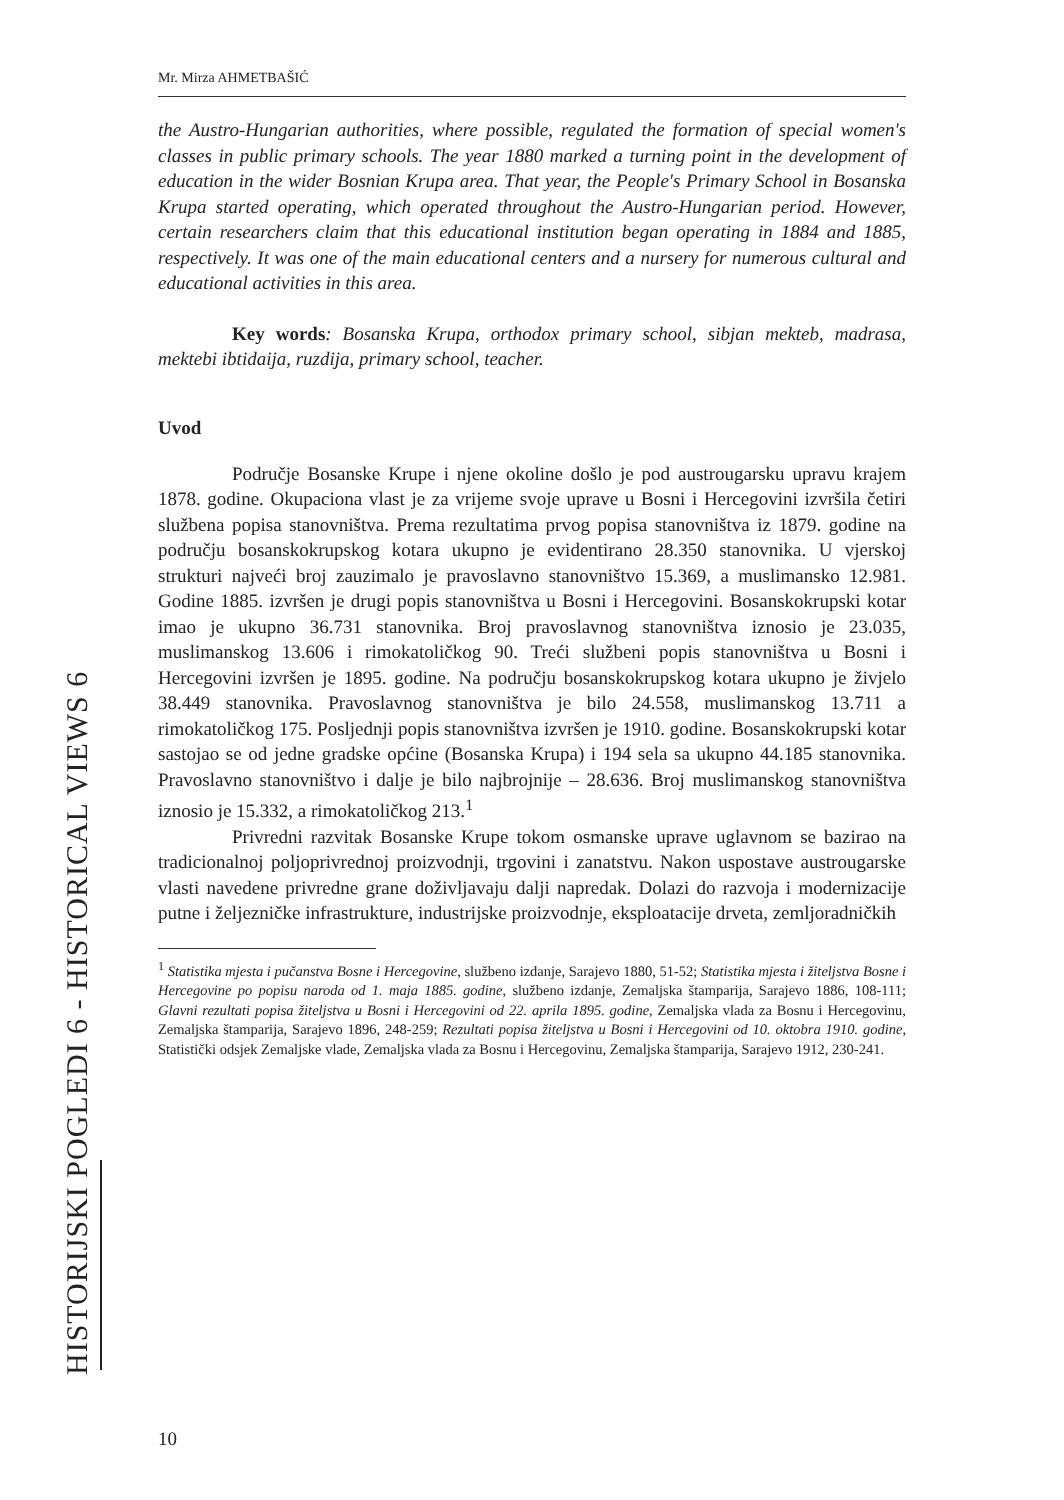Mr. Mirza AHMETBAŠIĆ
the Austro-Hungarian authorities, where possible, regulated the formation of special women's classes in public primary schools. The year 1880 marked a turning point in the development of education in the wider Bosnian Krupa area. That year, the People's Primary School in Bosanska Krupa started operating, which operated throughout the Austro-Hungarian period. However, certain researchers claim that this educational institution began operating in 1884 and 1885, respectively. It was one of the main educational centers and a nursery for numerous cultural and educational activities in this area.
Key words: Bosanska Krupa, orthodox primary school, sibjan mekteb, madrasa, mektebi ibtidaija, ruzdija, primary school, teacher.
Uvod
Područje Bosanske Krupe i njene okoline došlo je pod austrougarsku upravu krajem 1878. godine. Okupaciona vlast je za vrijeme svoje uprave u Bosni i Hercegovini izvršila četiri službena popisa stanovništva. Prema rezultatima prvog popisa stanovništva iz 1879. godine na području bosanskokrupskog kotara ukupno je evidentirano 28.350 stanovnika. U vjerskoj strukturi najveći broj zauzimalo je pravoslavno stanovništvo 15.369, a muslimansko 12.981. Godine 1885. izvršen je drugi popis stanovništva u Bosni i Hercegovini. Bosanskokrupski kotar imao je ukupno 36.731 stanovnika. Broj pravoslavnog stanovništva iznosio je 23.035, muslimanskog 13.606 i rimokatoličkog 90. Treći službeni popis stanovništva u Bosni i Hercegovini izvršen je 1895. godine. Na području bosanskokrupskog kotara ukupno je živjelo 38.449 stanovnika. Pravoslavnog stanovništva je bilo 24.558, muslimanskog 13.711 a rimokatoličkog 175. Posljednji popis stanovništva izvršen je 1910. godine. Bosanskokrupski kotar sastojao se od jedne gradske općine (Bosanska Krupa) i 194 sela sa ukupno 44.185 stanovnika. Pravoslavno stanovništvo i dalje je bilo najbrojnije – 28.636. Broj muslimanskog stanovništva iznosio je 15.332, a rimokatoličkog 213.<sup>1</sup>
Privredni razvitak Bosanske Krupe tokom osmanske uprave uglavnom se bazirao na tradicionalnoj poljoprivrednoj proizvodnji, trgovini i zanatstvu. Nakon uspostave austrougarske vlasti navedene privredne grane doživljavaju dalji napredak. Dolazi do razvoja i modernizacije putne i željezničke infrastrukture, industrijske proizvodnje, eksploatacije drveta, zemljoradničkih
<sup>1</sup> Statistika mjesta i pučanstva Bosne i Hercegovine, službeno izdanje, Sarajevo 1880, 51-52; Statistika mjesta i žiteljstva Bosne i Hercegovine po popisu naroda od 1. maja 1885. godine, službeno izdanje, Zemaljska štamparija, Sarajevo 1886, 108-111; Glavni rezultati popisa žiteljstva u Bosni i Hercegovini od 22. aprila 1895. godine, Zemaljska vlada za Bosnu i Hercegovinu, Zemaljska štamparija, Sarajevo 1896, 248-259; Rezultati popisa žiteljstva u Bosni i Hercegovini od 10. oktobra 1910. godine, Statistički odsjek Zemaljske vlade, Zemaljska vlada za Bosnu i Hercegovinu, Zemaljska štamparija, Sarajevo 1912, 230-241.
10
HISTORIJSKI POGLEDI 6 - HISTORICAL VIEWS 6